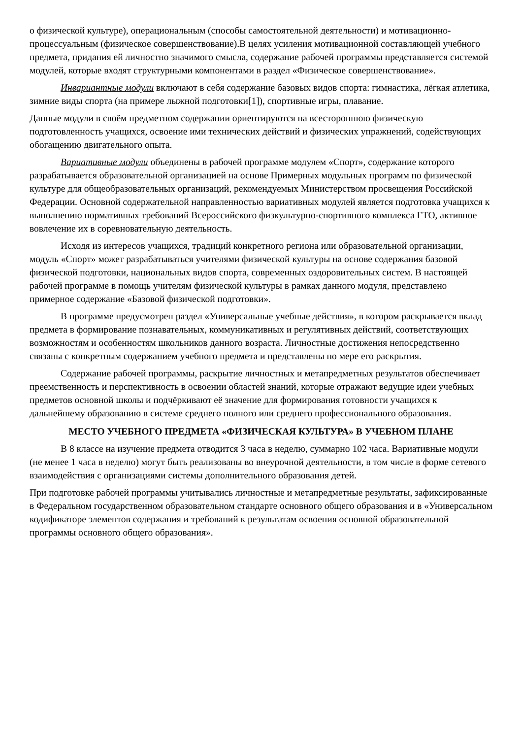о физической культуре), операциональным (способы самостоятельной деятельности) и мотивационно-процессуальным (физическое совершенствование).В целях усиления мотивационной составляющей учебного предмета, придания ей личностно значимого смысла, содержание рабочей программы представляется системой модулей, которые входят структурными компонентами в раздел «Физическое совершенствование».
Инвариантные модули включают в себя содержание базовых видов спорта: гимнастика, лёгкая атлетика, зимние виды спорта (на примере лыжной подготовки[1]), спортивные игры, плавание.
Данные модули в своём предметном содержании ориентируются на всестороннюю физическую подготовленность учащихся, освоение ими технических действий и физических упражнений, содействующих обогащению двигательного опыта.
Вариативные модули объединены в рабочей программе модулем «Спорт», содержание которого разрабатывается образовательной организацией на основе Примерных модульных программ по физической культуре для общеобразовательных организаций, рекомендуемых Министерством просвещения Российской Федерации. Основной содержательной направленностью вариативных модулей является подготовка учащихся к выполнению нормативных требований Всероссийского физкультурно-спортивного комплекса ГТО, активное вовлечение их в соревновательную деятельность.
Исходя из интересов учащихся, традиций конкретного региона или образовательной организации, модуль «Спорт» может разрабатываться учителями физической культуры на основе содержания базовой физической подготовки, национальных видов спорта, современных оздоровительных систем. В настоящей рабочей программе в помощь учителям физической культуры в рамках данного модуля, представлено примерное содержание «Базовой физической подготовки».
В программе предусмотрен раздел «Универсальные учебные действия», в котором раскрывается вклад предмета в формирование познавательных, коммуникативных и регулятивных действий, соответствующих возможностям и особенностям школьников данного возраста. Личностные достижения непосредственно связаны с конкретным содержанием учебного предмета и представлены по мере его раскрытия.
Содержание рабочей программы, раскрытие личностных и метапредметных результатов обеспечивает преемственность и перспективность в освоении областей знаний, которые отражают ведущие идеи учебных предметов основной школы и подчёркивают её значение для формирования готовности учащихся к дальнейшему образованию в системе среднего полного или среднего профессионального образования.
МЕСТО УЧЕБНОГО ПРЕДМЕТА «ФИЗИЧЕСКАЯ КУЛЬТУРА» В УЧЕБНОМ ПЛАНЕ
В 8 классе на изучение предмета отводится 3 часа в неделю, суммарно 102 часа. Вариативные модули (не менее 1 часа в неделю) могут быть реализованы во внеурочной деятельности, в том числе в форме сетевого взаимодействия с организациями системы дополнительного образования детей.
При подготовке рабочей программы учитывались личностные и метапредметные результаты, зафиксированные в Федеральном государственном образовательном стандарте основного общего образования и в «Универсальном кодификаторе элементов содержания и требований к результатам освоения основной образовательной программы основного общего образования».